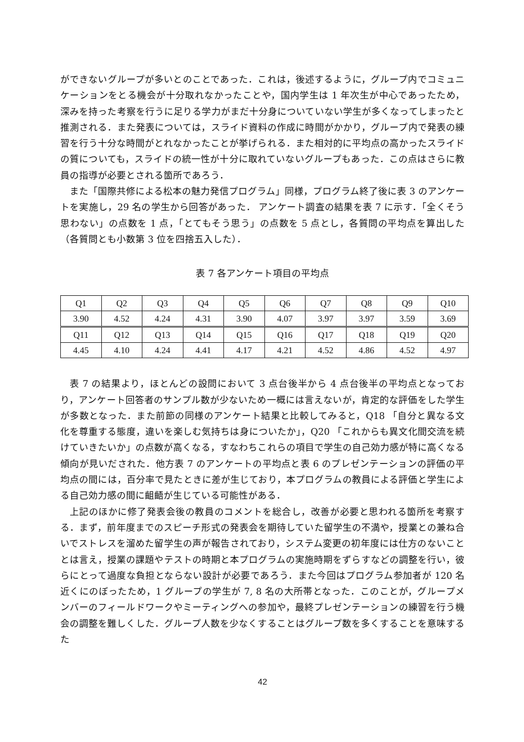ができないグループが多いとのことであった．これは，後述するように，グループ内でコミュニケーションをとる機会が十分取れなかったことや，国内学生は 1 年次生が中心であったため，深みを持った考察を行うに足りる学力がまだ十分身についていない学生が多くなってしまったと推測される．また発表については，スライド資料の作成に時間がかかり，グループ内で発表の練習を行う十分な時間がとれなかったことが挙げられる．また相対的に平均点の高かったスライドの質についても，スライドの統一性が十分に取れていないグループもあった．この点はさらに教員の指導が必要とされる箇所であろう．
また「国際共修による松本の魅力発信プログラム」同様，プログラム終了後に表 3 のアンケートを実施し，29 名の学生から回答があった． アンケート調査の結果を表 7 に示す．「全くそう思わない」の点数を 1 点，「とてもそう思う」の点数を 5 点とし，各質問の平均点を算出した（各質問とも小数第 3 位を四捨五入した）．
表 7 各アンケート項目の平均点
| Q1 | Q2 | Q3 | Q4 | Q5 | Q6 | Q7 | Q8 | Q9 | Q10 |
| 3.90 | 4.52 | 4.24 | 4.31 | 3.90 | 4.07 | 3.97 | 3.97 | 3.59 | 3.69 |
| Q11 | Q12 | Q13 | Q14 | Q15 | Q16 | Q17 | Q18 | Q19 | Q20 |
| 4.45 | 4.10 | 4.24 | 4.41 | 4.17 | 4.21 | 4.52 | 4.86 | 4.52 | 4.97 |
表 7 の結果より，ほとんどの設問において 3 点台後半から 4 点台後半の平均点となっており，アンケート回答者のサンプル数が少ないため一概には言えないが，肯定的な評価をした学生が多数となった．また前節の同様のアンケート結果と比較してみると，Q18 「自分と異なる文化を尊重する態度，違いを楽しむ気持ちは身についたか」，Q20 「これからも異文化間交流を続けていきたいか」の点数が高くなる，すなわちこれらの項目で学生の自己効力感が特に高くなる傾向が見いだされた．他方表 7 のアンケートの平均点と表 6 のプレゼンテーションの評価の平均点の間には，百分率で見たときに差が生じており，本プログラムの教員による評価と学生による自己効力感の間に齟齬が生じている可能性がある．
上記のほかに修了発表会後の教員のコメントを総合し，改善が必要と思われる箇所を考察する．まず，前年度までのスピーチ形式の発表会を期待していた留学生の不満や，授業との兼ね合いでストレスを溜めた留学生の声が報告されており，システム変更の初年度には仕方のないこととは言え，授業の課題やテストの時期と本プログラムの実施時期をずらすなどの調整を行い，彼らにとって過度な負担とならない設計が必要であろう．また今回はプログラム参加者が 120 名近くにのぼったため，1 グループの学生が 7, 8 名の大所帯となった．このことが，グループメンバーのフィールドワークやミーティングへの参加や，最終プレゼンテーションの練習を行う機会の調整を難しくした．グループ人数を少なくすることはグループ数を多くすることを意味するた
42